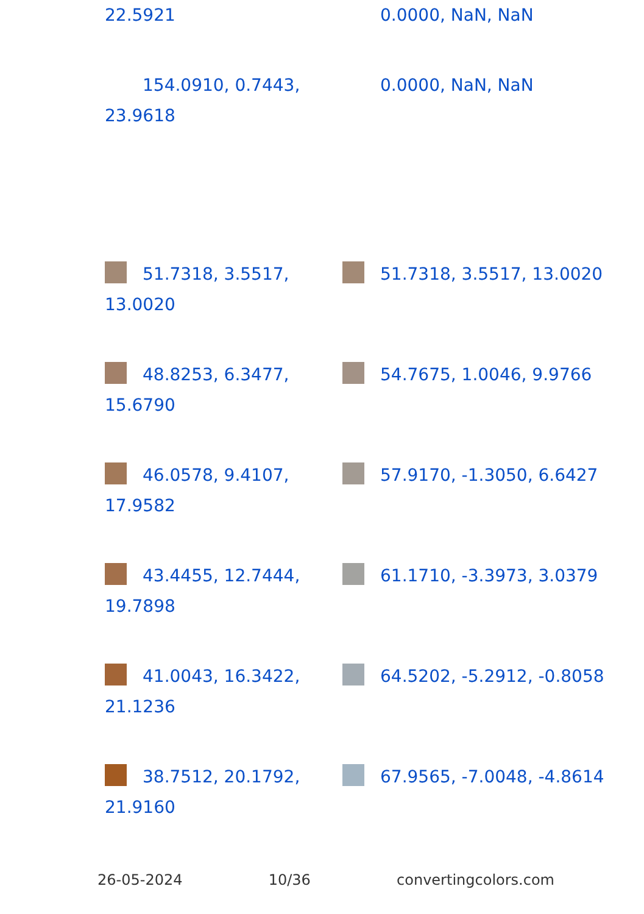| 22.5921 | 0.0000, NaN, NaN |
| 154.0910, 0.7443, 23.9618 | 0.0000, NaN, NaN |
| 51.7318, 3.5517, 13.0020 | 51.7318, 3.5517, 13.0020 |
| 48.8253, 6.3477, 15.6790 | 54.7675, 1.0046, 9.9766 |
| 46.0578, 9.4107, 17.9582 | 57.9170, -1.3050, 6.6427 |
| 43.4455, 12.7444, 19.7898 | 61.1710, -3.3973, 3.0379 |
| 41.0043, 16.3422, 21.1236 | 64.5202, -5.2912, -0.8058 |
| 38.7512, 20.1792, 21.9160 | 67.9565, -7.0048, -4.8614 |
26-05-2024 10/36 convertingcolors.com